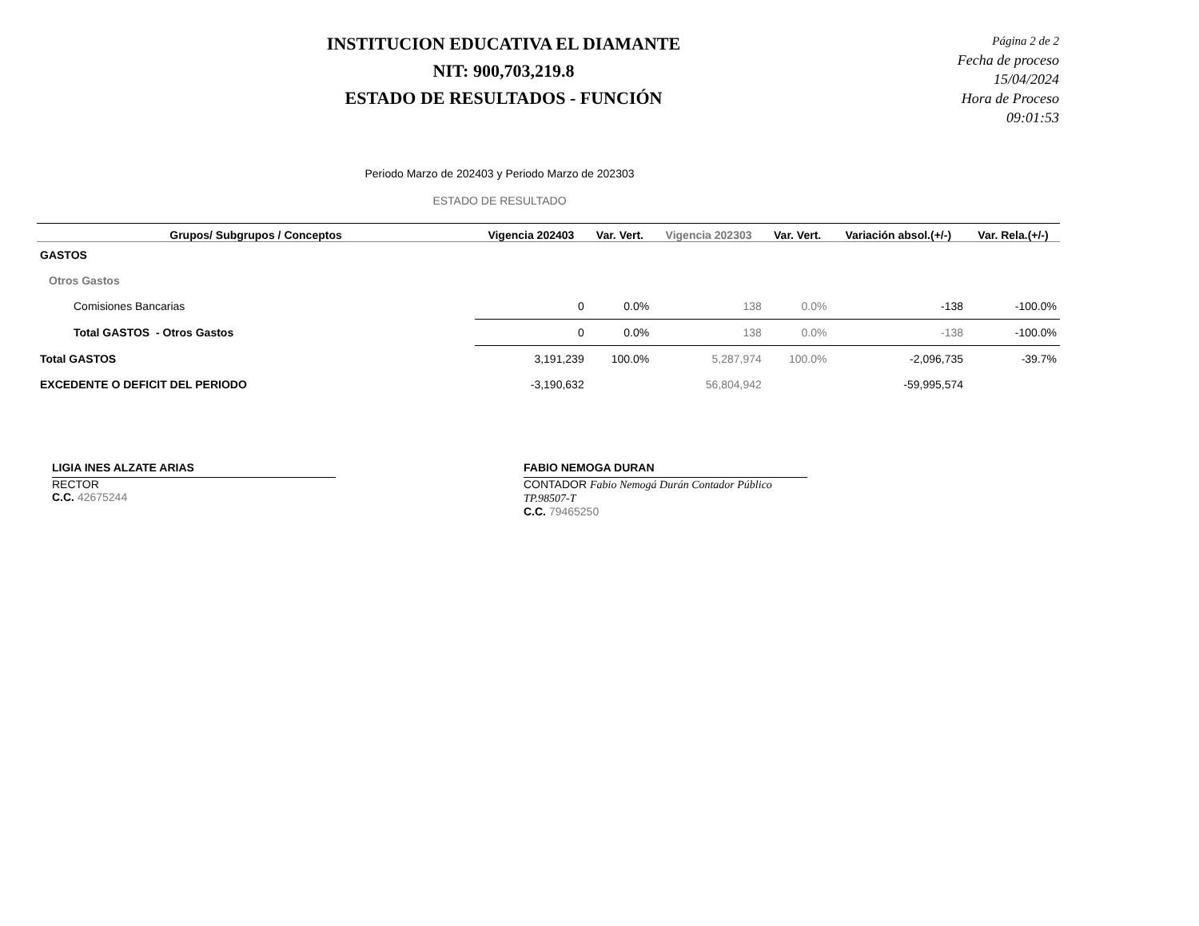INSTITUCION EDUCATIVA EL DIAMANTE
NIT: 900,703,219.8
ESTADO DE RESULTADOS - FUNCIÓN
Página 2 de 2
Fecha de proceso 15/04/2024
Hora de Proceso 09:01:53
Periodo Marzo de 202403 y Periodo Marzo de 202303
ESTADO DE RESULTADO
| Grupos/ Subgrupos / Conceptos | Vigencia 202403 | Var. Vert. | Vigencia 202303 | Var. Vert. | Variación absol.(+/-) | Var. Rela.(+/-) |
| --- | --- | --- | --- | --- | --- | --- |
| GASTOS | | | | | | |
| Otros Gastos | | | | | | |
| Comisiones Bancarias | 0 | 0.0% | 138 | 0.0% | -138 | -100.0% |
| Total GASTOS - Otros Gastos | 0 | 0.0% | 138 | 0.0% | -138 | -100.0% |
| Total GASTOS | 3,191,239 | 100.0% | 5,287,974 | 100.0% | -2,096,735 | -39.7% |
| EXCEDENTE O DEFICIT DEL PERIODO | -3,190,632 | | 56,804,942 | | -59,995,574 | |
LIGIA INES ALZATE ARIAS
RECTOR
C.C. 42675244
FABIO NEMOGA DURAN
CONTADOR Fabio Nemogá Durán Contador Público TP.98507-T
C.C. 79465250